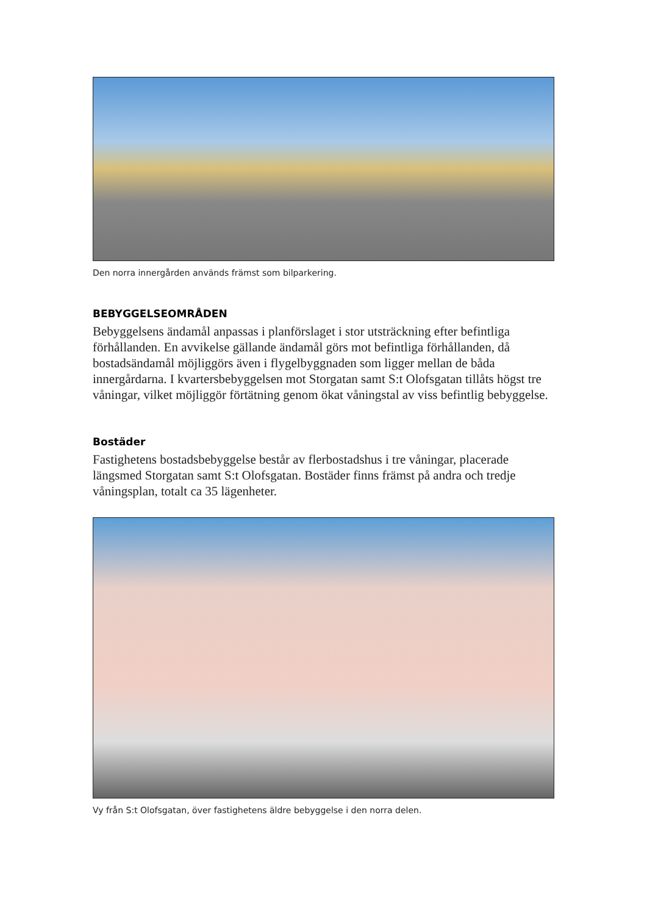Den norra innergården används främst som bilparkering.
BEBYGGELSEOMRÅDEN
Bebyggelsens ändamål anpassas i planförslaget i stor utsträckning efter befintliga förhållanden. En avvikelse gällande ändamål görs mot befintliga förhållanden, då bostadsändamål möjliggörs även i flygelbyggnaden som ligger mellan de båda innergårdarna. I kvartersbebyggelsen mot Storgatan samt S:t Olofsgatan tillåts högst tre våningar, vilket möjliggör förtätning genom ökat våningstal av viss befintlig bebyggelse.
Bostäder
Fastighetens bostadsbebyggelse består av flerbostadshus i tre våningar, placerade längsmed Storgatan samt S:t Olofsgatan. Bostäder finns främst på andra och tredje våningsplan, totalt ca 35 lägenheter.
Vy från S:t Olofsgatan, över fastighetens äldre bebyggelse i den norra delen.